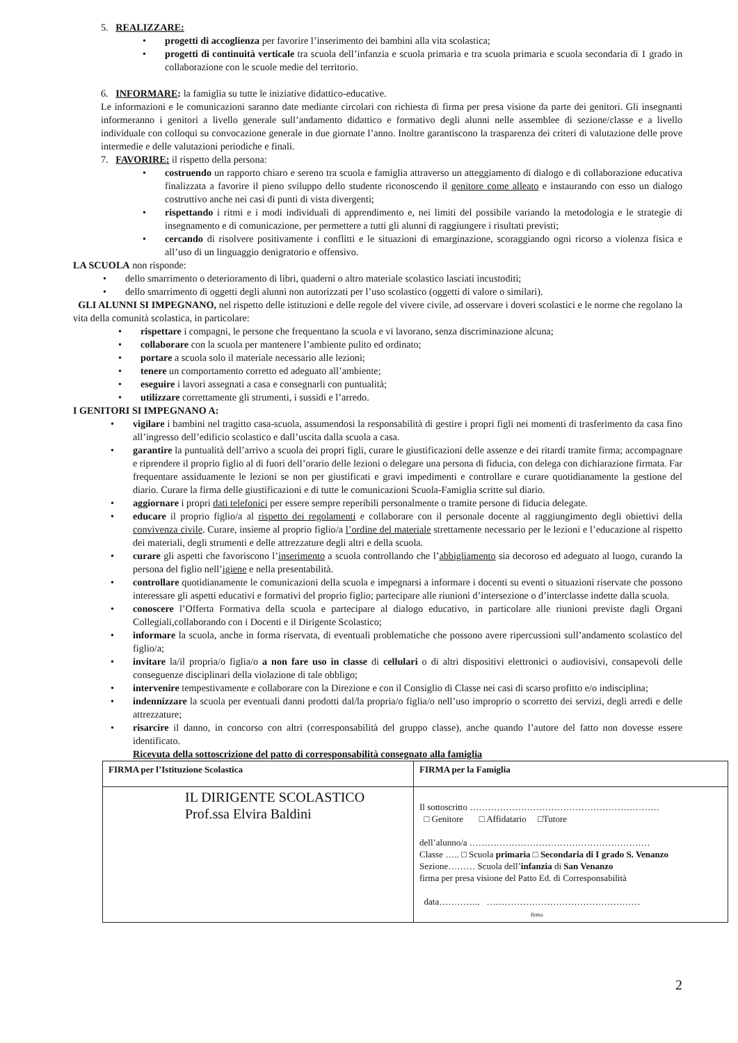5. REALIZZARE:
• progetti di accoglienza per favorire l’inserimento dei bambini alla vita scolastica;
• progetti di continuità verticale tra scuola dell’infanzia e scuola primaria e tra scuola primaria e scuola secondaria di 1 grado in collaborazione con le scuole medie del territorio.
6. INFORMARE: la famiglia su tutte le iniziative didattico-educative.
Le informazioni e le comunicazioni saranno date mediante circolari con richiesta di firma per presa visione da parte dei genitori. Gli insegnanti informeranno i genitori a livello generale sull’andamento didattico e formativo degli alunni nelle assemblee di sezione/classe e a livello individuale con colloqui su convocazione generale in due giornate l’anno. Inoltre garantiscono la trasparenza dei criteri di valutazione delle prove intermedie e delle valutazioni periodiche e finali.
7. FAVORIRE: il rispetto della persona:
• costruendo un rapporto chiaro e sereno tra scuola e famiglia attraverso un atteggiamento di dialogo e di collaborazione educativa finalizzata a favorire il pieno sviluppo dello studente riconoscendo il genitore come alleato e instaurando con esso un dialogo costruttivo anche nei casi di punti di vista divergenti;
• rispettando i ritmi e i modi individuali di apprendimento e, nei limiti del possibile variando la metodologia e le strategie di insegnamento e di comunicazione, per permettere a tutti gli alunni di raggiungere i risultati previsti;
• cercando di risolvere positivamente i conflitti e le situazioni di emarginazione, scoraggiando ogni ricorso a violenza fisica e all’uso di un linguaggio denigratorio e offensivo.
LA SCUOLA non risponde:
• dello smarrimento o deterioramento di libri, quaderni o altro materiale scolastico lasciati incustoditi;
• dello smarrimento di oggetti degli alunni non autorizzati per l’uso scolastico (oggetti di valore o similari).
GLI ALUNNI SI IMPEGNANO, nel rispetto delle istituzioni e delle regole del vivere civile, ad osservare i doveri scolastici e le norme che regolano la vita della comunità scolastica, in particolare:
• rispettare i compagni, le persone che frequentano la scuola e vi lavorano, senza discriminazione alcuna;
• collaborare con la scuola per mantenere l’ambiente pulito ed ordinato;
• portare a scuola solo il materiale necessario alle lezioni;
• tenere un comportamento corretto ed adeguato all’ambiente;
• eseguire i lavori assegnati a casa e consegnarli con puntualità;
• utilizzare correttamente gli strumenti, i sussidi e l’arredo.
I GENITORI SI IMPEGNANO A:
• vigilare i bambini nel tragitto casa-scuola, assumendosi la responsabilità di gestire i propri figli nei momenti di trasferimento da casa fino all’ingresso dell’edificio scolastico e dall’uscita dalla scuola a casa.
• garantire la puntualità dell’arrivo a scuola dei propri figli, curare le giustificazioni delle assenze e dei ritardi tramite firma; accompagnare e riprendere il proprio figlio al di fuori dell’orario delle lezioni o delegare una persona di fiducia, con delega con dichiarazione firmata. Far frequentare assiduamente le lezioni se non per giustificati e gravi impedimenti e controllare e curare quotidianamente la gestione del diario. Curare la firma delle giustificazioni e di tutte le comunicazioni Scuola-Famiglia scritte sul diario.
• aggiornare i propri dati telefonici per essere sempre reperibili personalmente o tramite persone di fiducia delegate.
• educare il proprio figlio/a al rispetto dei regolamenti e collaborare con il personale docente al raggiungimento degli obiettivi della convivenza civile. Curare, insieme al proprio figlio/a l’ordine del materiale strettamente necessario per le lezioni e l’educazione al rispetto dei materiali, degli strumenti e delle attrezzature degli altri e della scuola.
• curare gli aspetti che favoriscono l’inserimento a scuola controllando che l’abbigliamento sia decoroso ed adeguato al luogo, curando la persona del figlio nell’igiene e nella presentabilità.
• controllare quotidianamente le comunicazioni della scuola e impegnarsi a informare i docenti su eventi o situazioni riservate che possono interessare gli aspetti educativi e formativi del proprio figlio; partecipare alle riunioni d’intersezione o d’interclasse indette dalla scuola.
• conoscere l’Offerta Formativa della scuola e partecipare al dialogo educativo, in particolare alle riunioni previste dagli Organi Collegiali,collaborando con i Docenti e il Dirigente Scolastico;
• informare la scuola, anche in forma riservata, di eventuali problematiche che possono avere ripercussioni sull’andamento scolastico del figlio/a;
• invitare la/il propria/o figlia/o a non fare uso in classe di cellulari o di altri dispositivi elettronici o audiovisivi, consapevoli delle conseguenze disciplinari della violazione di tale obbligo;
• intervenire tempestivamente e collaborare con la Direzione e con il Consiglio di Classe nei casi di scarso profitto e/o indisciplina;
• indennizzare la scuola per eventuali danni prodotti dal/la propria/o figlia/o nell’uso improprio o scorretto dei servizi, degli arredi e delle attrezzature;
• risarcire il danno, in concorso con altri (corresponsabilità del gruppo classe), anche quando l’autore del fatto non dovesse essere identificato.
Ricevuta della sottoscrizione del patto di corresponsabilità consegnato alla famiglia
| FIRMA per l’Istituzione Scolastica | FIRMA per la Famiglia |
| IL DIRIGENTE SCOLASTICO Prof.ssa Elvira Baldini | Il sottoscritto ……………………………………………………… □ Genitore □ Affidatario □Tutore dell’alunno/a …………………………………………………… Classe ….. □ Scuola primaria □ Secondaria di I grado S. Venanzo Sezione……… Scuola dell’ infanzia di San Venanzo firma per presa visione del Patto Ed. di Corresponsabilità data………….. …………………………………………… firma |
2